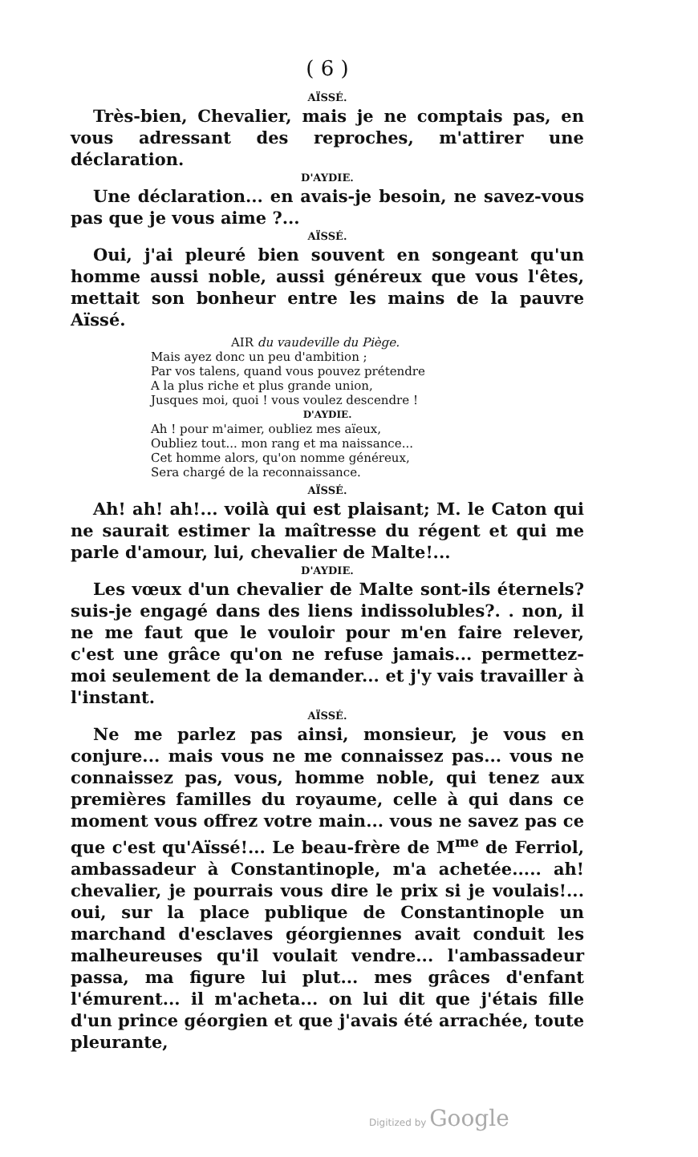( 6 )
AÏSSÉ.
Très-bien, Chevalier, mais je ne comptais pas, en vous adressant des reproches, m'attirer une déclaration.
D'AYDIE.
Une déclaration... en avais-je besoin, ne savez-vous pas que je vous aime ?...
AÏSSÉ.
Oui, j'ai pleuré bien souvent en songeant qu'un homme aussi noble, aussi généreux que vous l'êtes, mettait son bonheur entre les mains de la pauvre Aïssé.
AIR du vaudeville du Piège.
Mais ayez donc un peu d'ambition ;
Par vos talens, quand vous pouvez prétendre
A la plus riche et plus grande union,
Jusques moi, quoi ! vous voulez descendre !
D'AYDIE.
Ah ! pour m'aimer, oubliez mes aïeux,
Oubliez tout... mon rang et ma naissance...
Cet homme alors, qu'on nomme généreux,
Sera chargé de la reconnaissance.
AÏSSÉ.
Ah! ah! ah!... voilà qui est plaisant; M. le Caton qui ne saurait estimer la maîtresse du régent et qui me parle d'amour, lui, chevalier de Malte!...
D'AYDIE.
Les vœux d'un chevalier de Malte sont-ils éternels? suis-je engagé dans des liens indissolubles?. . non, il ne me faut que le vouloir pour m'en faire relever, c'est une grâce qu'on ne refuse jamais... permettez-moi seulement de la demander... et j'y vais travailler à l'instant.
AÏSSÉ.
Ne me parlez pas ainsi, monsieur, je vous en conjure... mais vous ne me connaissez pas... vous ne connaissez pas, vous, homme noble, qui tenez aux premières familles du royaume, celle à qui dans ce moment vous offrez votre main... vous ne savez pas ce que c'est qu'Aïssé!... Le beau-frère de M<sup>me</sup> de Ferriol, ambassadeur à Constantinople, m'a achetée..... ah! chevalier, je pourrais vous dire le prix si je voulais!... oui, sur la place publique de Constantinople un marchand d'esclaves géorgiennes avait conduit les malheureuses qu'il voulait vendre... l'ambassadeur passa, ma figure lui plut... mes grâces d'enfant l'émurent... il m'acheta... on lui dit que j'étais fille d'un prince géorgien et que j'avais été arrachée, toute pleurante,
Digitized by Google